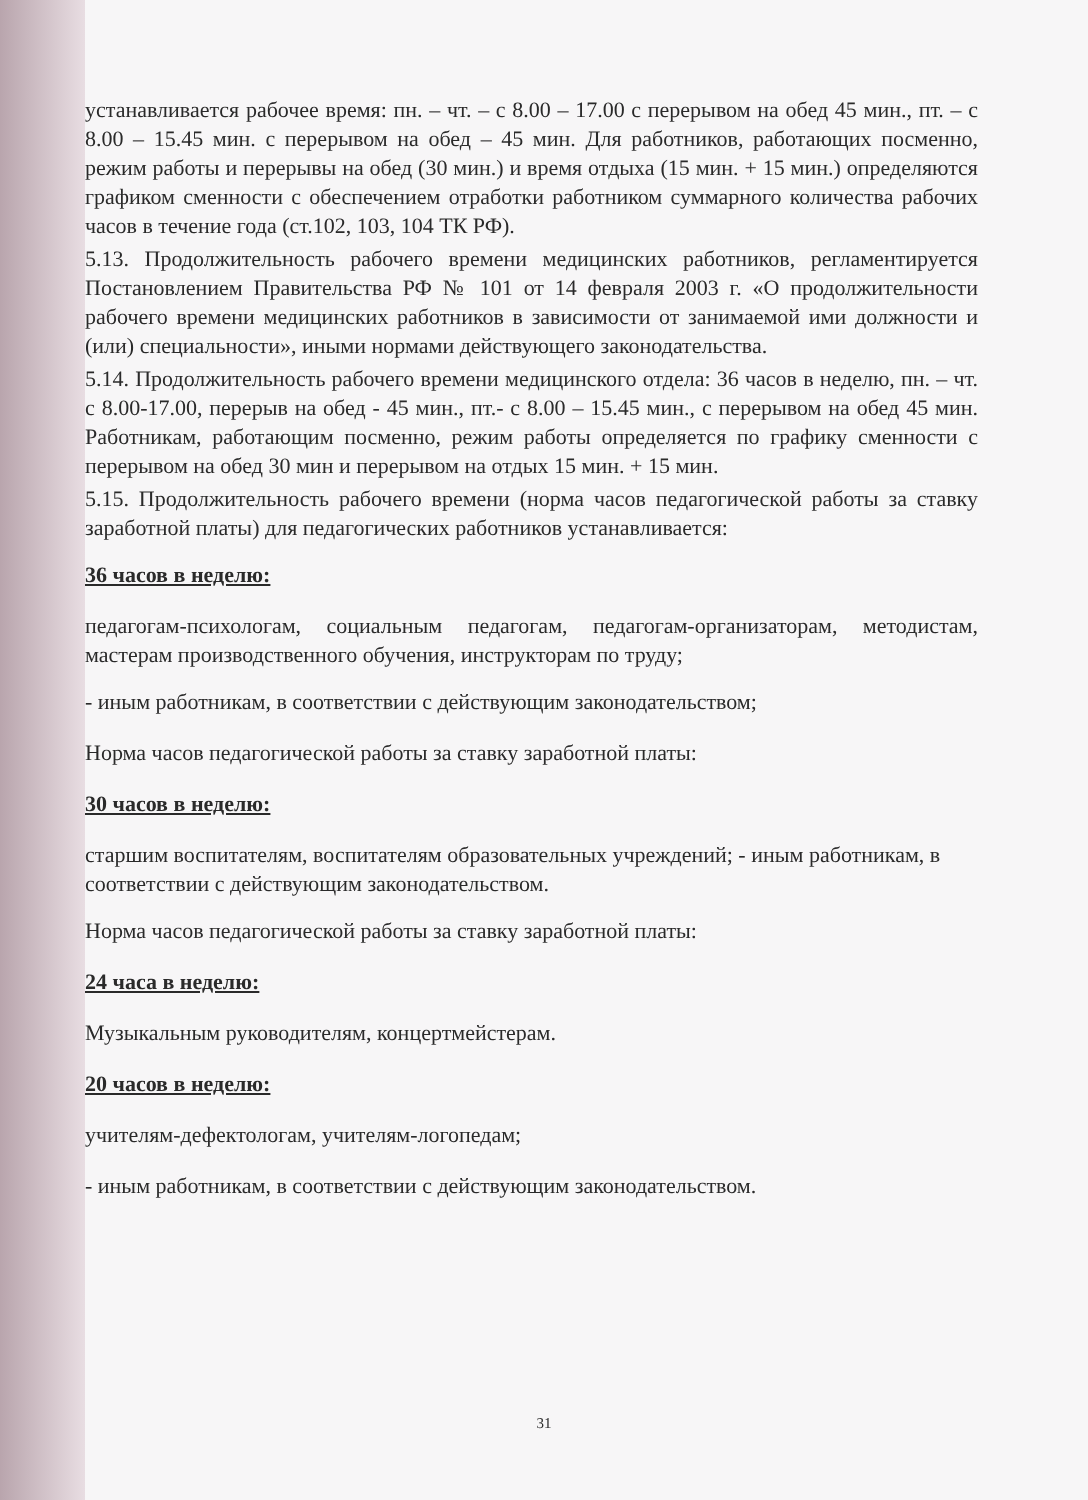устанавливается рабочее время: пн. – чт. – с 8.00 – 17.00 с перерывом на обед 45 мин., пт. – с 8.00 – 15.45 мин. с перерывом на обед – 45 мин. Для работников, работающих посменно, режим работы и перерывы на обед (30 мин.) и время отдыха (15 мин. + 15 мин.) определяются графиком сменности с обеспечением отработки работником суммарного количества рабочих часов в течение года (ст.102, 103, 104 ТК РФ).
5.13. Продолжительность рабочего времени медицинских работников, регламентируется Постановлением Правительства РФ № 101 от 14 февраля 2003 г. «О продолжительности рабочего времени медицинских работников в зависимости от занимаемой ими должности и (или) специальности», иными нормами действующего законодательства.
5.14. Продолжительность рабочего времени медицинского отдела: 36 часов в неделю, пн. – чт. с 8.00-17.00, перерыв на обед - 45 мин., пт.- с 8.00 – 15.45 мин., с перерывом на обед 45 мин. Работникам, работающим посменно, режим работы определяется по графику сменности с перерывом на обед 30 мин и перерывом на отдых 15 мин. + 15 мин.
5.15. Продолжительность рабочего времени (норма часов педагогической работы за ставку заработной платы) для педагогических работников устанавливается:
36 часов в неделю:
педагогам-психологам, социальным педагогам, педагогам-организаторам, методистам, мастерам производственного обучения, инструкторам по труду;
- иным работникам, в соответствии с действующим законодательством;
Норма часов педагогической работы за ставку заработной платы:
30 часов в неделю:
старшим воспитателям, воспитателям образовательных учреждений; - иным работникам, в соответствии с действующим законодательством.
Норма часов педагогической работы за ставку заработной платы:
24 часа в неделю:
Музыкальным руководителям, концертмейстерам.
20 часов в неделю:
учителям-дефектологам, учителям-логопедам;
- иным работникам, в соответствии с действующим законодательством.
31